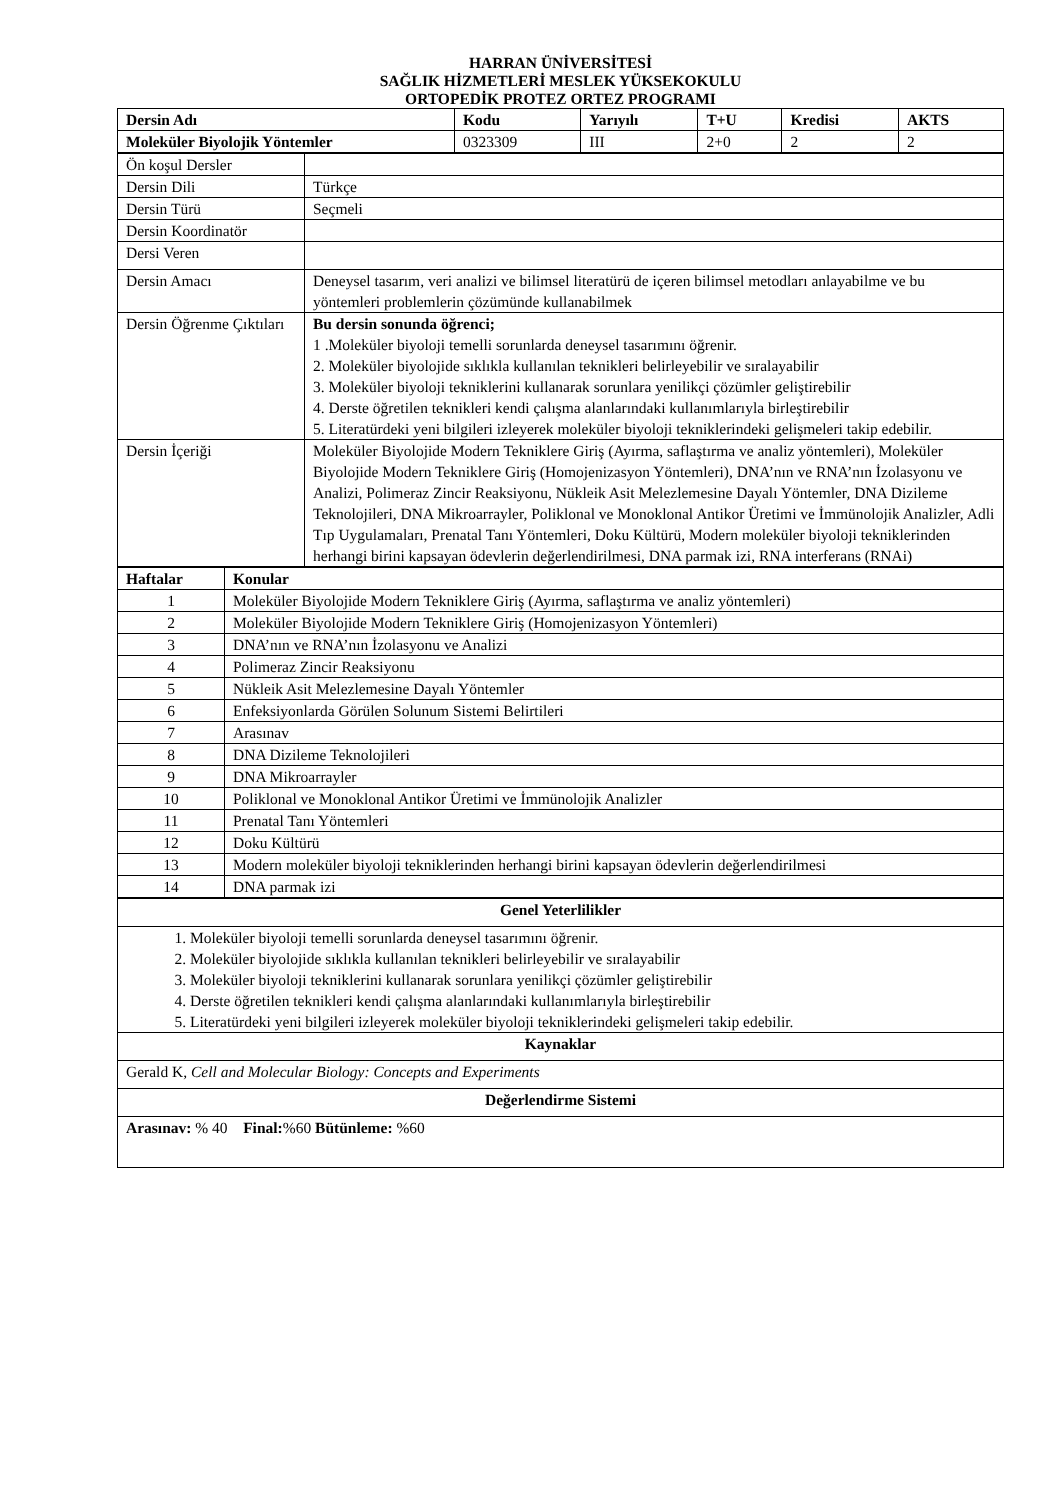HARRAN ÜNİVERSİTESİ
SAĞLIK HİZMETLERİ MESLEK YÜKSEKOKULU
ORTOPEDİK PROTEZ ORTEZ PROGRAMI
| Dersin Adı | Kodu | Yarıyılı | T+U | Kredisi | AKTS |
| --- | --- | --- | --- | --- | --- |
| Moleküler Biyolojik Yöntemler | 0323309 | III | 2+0 | 2 | 2 |
| Ön koşul Dersler | |
| Dersin Dili | Türkçe |
| Dersin Türü | Seçmeli |
| Dersin Koordinatör | |
| Dersi Veren | |
| Dersin Amacı | Deneysel tasarım, veri analizi ve bilimsel literatürü de içeren bilimsel metodları anlayabilme ve bu yöntemleri problemlerin çözümünde kullanabilmek |
| Dersin Öğrenme Çıktıları | Bu dersin sonunda öğrenci; 1 .Moleküler biyoloji temelli sorunlarda deneysel tasarımını öğrenir. 2. Moleküler biyolojide sıklıkla kullanılan teknikleri belirleyebilir ve sıralayabilir 3. Moleküler biyoloji tekniklerini kullanarak sorunlara yenilikçi çözümler geliştirebilir 4. Derste öğretilen teknikleri kendi çalışma alanlarındaki kullanımlarıyla birleştirebilir 5. Literatürdeki yeni bilgileri izleyerek moleküler biyoloji tekniklerindeki gelişmeleri takip edebilir. |
| Dersin İçeriği | Moleküler Biyolojide Modern Tekniklere Giriş (Ayırma, saflaştırma ve analiz yöntemleri), Moleküler Biyolojide Modern Tekniklere Giriş (Homojenizasyon Yöntemleri), DNA’nın ve RNA’nın İzolasyonu ve Analizi, Polimeraz Zincir Reaksiyonu, Nükleik Asit Melezlemesine Dayalı Yöntemler, DNA Dizileme Teknolojileri, DNA Mikroarrayler, Poliklonal ve Monoklonal Antikor Üretimi ve İmmünolojik Analizler, Adli Tıp Uygulamaları, Prenatal Tanı Yöntemleri, Doku Kültürü, Modern moleküler biyoloji tekniklerinden herhangi birini kapsayan ödevlerin değerlendirilmesi, DNA parmak izi, RNA interferans (RNAi) |
| Haftalar | Konular |
| --- | --- |
| 1 | Moleküler Biyolojide Modern Tekniklere Giriş (Ayırma, saflaştırma ve analiz yöntemleri) |
| 2 | Moleküler Biyolojide Modern Tekniklere Giriş (Homojenizasyon Yöntemleri) |
| 3 | DNA’nın ve RNA’nın İzolasyonu ve Analizi |
| 4 | Polimeraz Zincir Reaksiyonu |
| 5 | Nükleik Asit Melezlemesine Dayalı Yöntemler |
| 6 | Enfeksiyonlarda Görülen Solunum Sistemi Belirtileri |
| 7 | Arasınav |
| 8 | DNA Dizileme Teknolojileri |
| 9 | DNA Mikroarrayler |
| 10 | Poliklonal ve Monoklonal Antikor Üretimi ve İmmünolojik Analizler |
| 11 | Prenatal Tanı Yöntemleri |
| 12 | Doku Kültürü |
| 13 | Modern moleküler biyoloji tekniklerinden herhangi birini kapsayan ödevlerin değerlendirilmesi |
| 14 | DNA parmak izi |
| Genel Yeterlilikler |
| --- |
| 1. Moleküler biyoloji temelli sorunlarda deneysel tasarımını öğrenir. 2. Moleküler biyolojide sıklıkla kullanılan teknikleri belirleyebilir ve sıralayabilir 3. Moleküler biyoloji tekniklerini kullanarak sorunlara yenilikçi çözümler geliştirebilir 4. Derste öğretilen teknikleri kendi çalışma alanlarındaki kullanımlarıyla birleştirebilir 5. Literatürdeki yeni bilgileri izleyerek moleküler biyoloji tekniklerindeki gelişmeleri takip edebilir. |
| Kaynaklar |
| Gerald K, Cell and Molecular Biology: Concepts and Experiments |
| Değerlendirme Sistemi |
| Arasınav: % 40 Final: %60 Bütünleme: %60 |